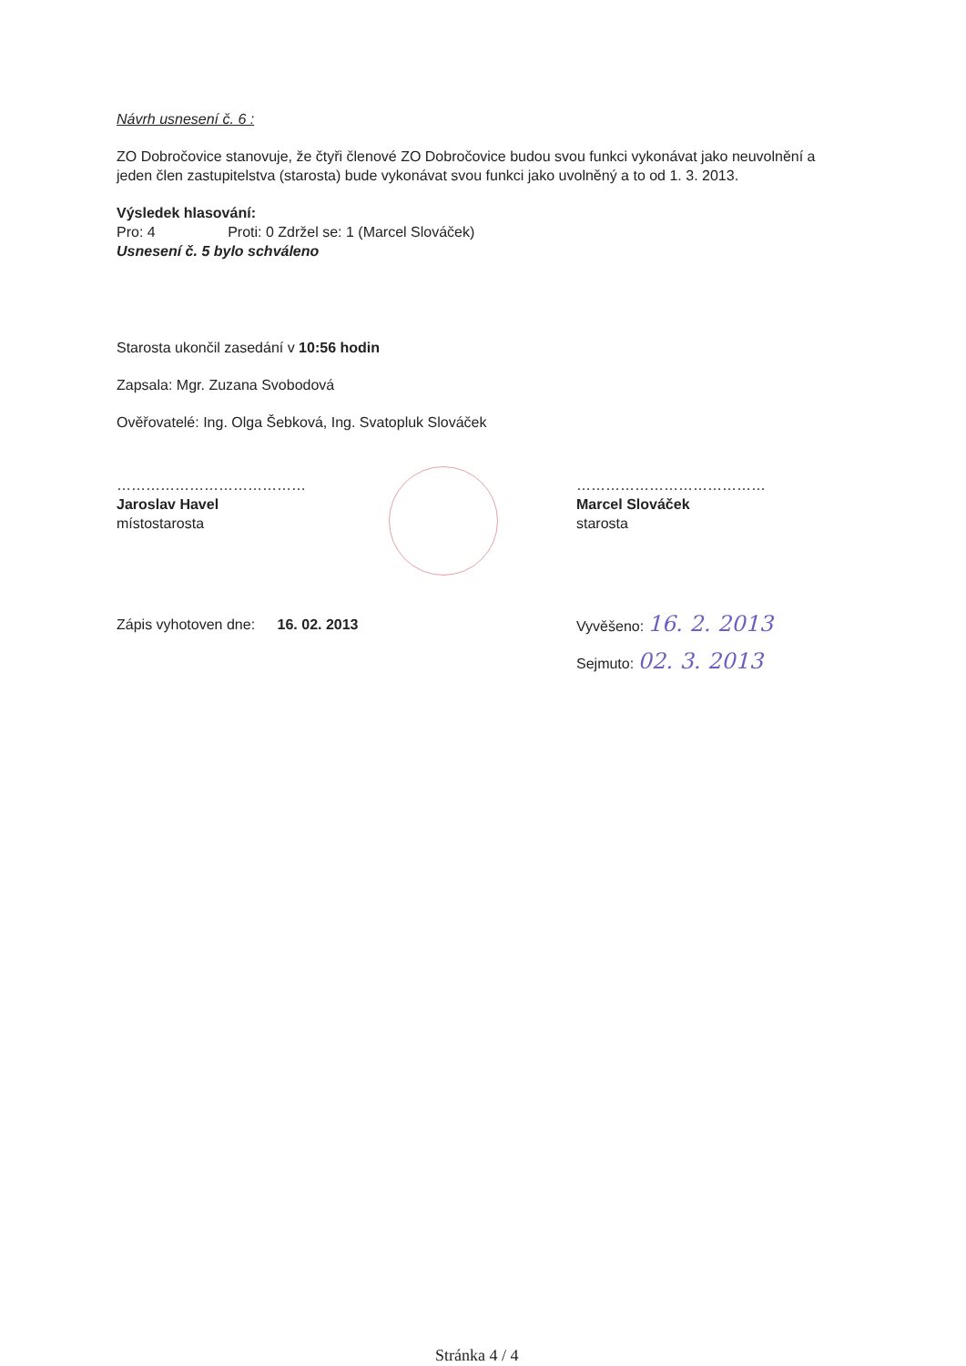Návrh usnesení č. 6 :
ZO Dobročovice stanovuje, že čtyři členové ZO Dobročovice budou svou funkci vykonávat jako neuvolnění a jeden člen zastupitelstva (starosta) bude vykonávat svou funkci jako uvolněný a to od 1. 3. 2013.
Výsledek hlasování:
Pro: 4 Proti: 0 Zdržel se: 1 (Marcel Slováček)
Usnesení č. 5 bylo schváleno
Starosta ukončil zasedání v 10:56 hodin
Zapsala: Mgr. Zuzana Svobodová
Ověřovatelé: Ing. Olga Šebková, Ing. Svatopluk Slováček
…………………………………
Jaroslav Havel
místostarosta
…………………………………
Marcel Slováček
starosta
Zápis vyhotoven dne: 16. 02. 2013 Vyvěšeno: 16. 2. 2013
Sejmuto: 02. 3. 2013
Stránka 4 / 4